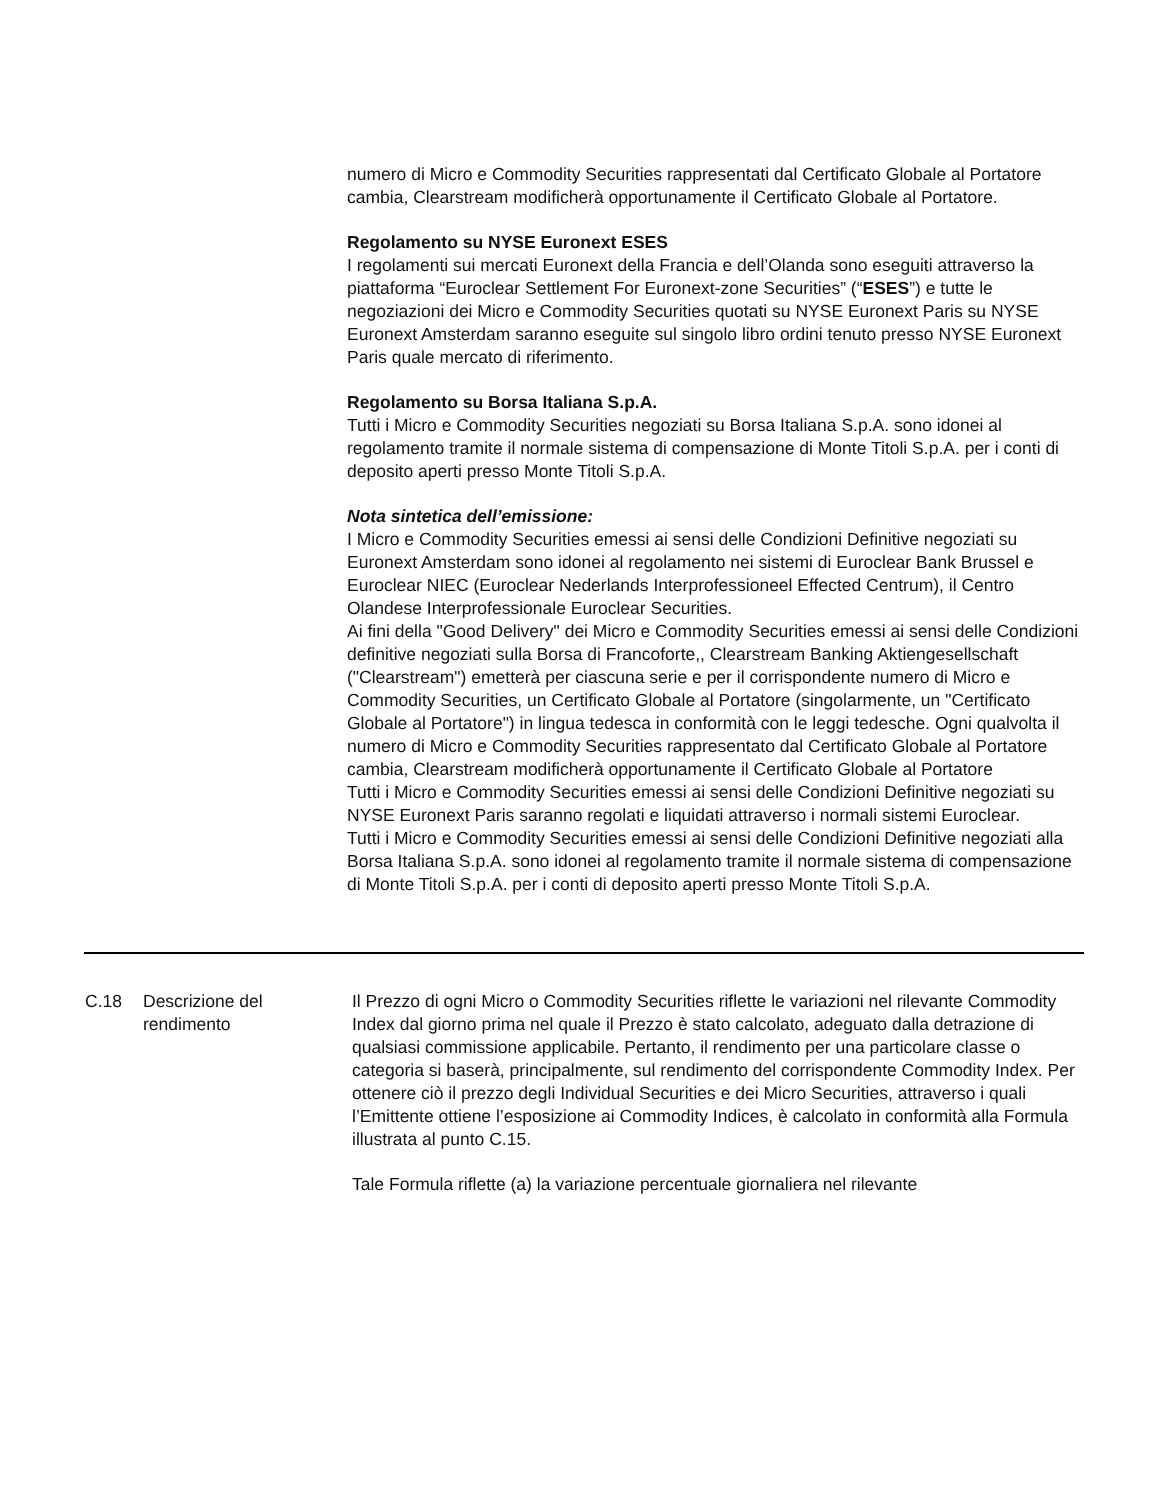numero di Micro e Commodity Securities rappresentati dal Certificato Globale al Portatore cambia, Clearstream modificherà opportunamente il Certificato Globale al Portatore.
Regolamento su NYSE Euronext ESES
I regolamenti sui mercati Euronext della Francia e dell’Olanda sono eseguiti attraverso la piattaforma “Euroclear Settlement For Euronext-zone Securities” (“ESES”) e tutte le negoziazioni dei Micro e Commodity Securities quotati su NYSE Euronext Paris su NYSE Euronext Amsterdam saranno eseguite sul singolo libro ordini tenuto presso NYSE Euronext Paris quale mercato di riferimento.
Regolamento su Borsa Italiana S.p.A.
Tutti i Micro e Commodity Securities negoziati su Borsa Italiana S.p.A. sono idonei al regolamento tramite il normale sistema di compensazione di Monte Titoli S.p.A. per i conti di deposito aperti presso Monte Titoli S.p.A.
Nota sintetica dell’emissione:
I Micro e Commodity Securities emessi ai sensi delle Condizioni Definitive negoziati su Euronext Amsterdam sono idonei al regolamento nei sistemi di Euroclear Bank Brussel e Euroclear NIEC (Euroclear Nederlands Interprofessioneel Effected Centrum), il Centro Olandese Interprofessionale Euroclear Securities.
Ai fini della "Good Delivery" dei Micro e Commodity Securities emessi ai sensi delle Condizioni definitive negoziati sulla Borsa di Francoforte,, Clearstream Banking Aktiengesellschaft ("Clearstream") emetterà per ciascuna serie e per il corrispondente numero di Micro e Commodity Securities, un Certificato Globale al Portatore (singolarmente, un "Certificato Globale al Portatore") in lingua tedesca in conformità con le leggi tedesche. Ogni qualvolta il numero di Micro e Commodity Securities rappresentato dal Certificato Globale al Portatore cambia, Clearstream modificherà opportunamente il Certificato Globale al Portatore
Tutti i Micro e Commodity Securities emessi ai sensi delle Condizioni Definitive negoziati su NYSE Euronext Paris saranno regolati e liquidati attraverso i normali sistemi Euroclear.
Tutti i Micro e Commodity Securities emessi ai sensi delle Condizioni Definitive negoziati alla Borsa Italiana S.p.A. sono idonei al regolamento tramite il normale sistema di compensazione di Monte Titoli S.p.A. per i conti di deposito aperti presso Monte Titoli S.p.A.
| C.18 | Descrizione del rendimento | Il Prezzo di ogni Micro o Commodity Securities riflette le variazioni nel rilevante Commodity Index dal giorno prima nel quale il Prezzo è stato calcolato, adeguato dalla detrazione di qualsiasi commissione applicabile. Pertanto, il rendimento per una particolare classe o categoria si baserà, principalmente, sul rendimento del corrispondente Commodity Index. Per ottenere ciò il prezzo degli Individual Securities e dei Micro Securities, attraverso i quali l’Emittente ottiene l’esposizione ai Commodity Indices, è calcolato in conformità alla Formula illustrata al punto C.15. Tale Formula riflette (a) la variazione percentuale giornaliera nel rilevante |